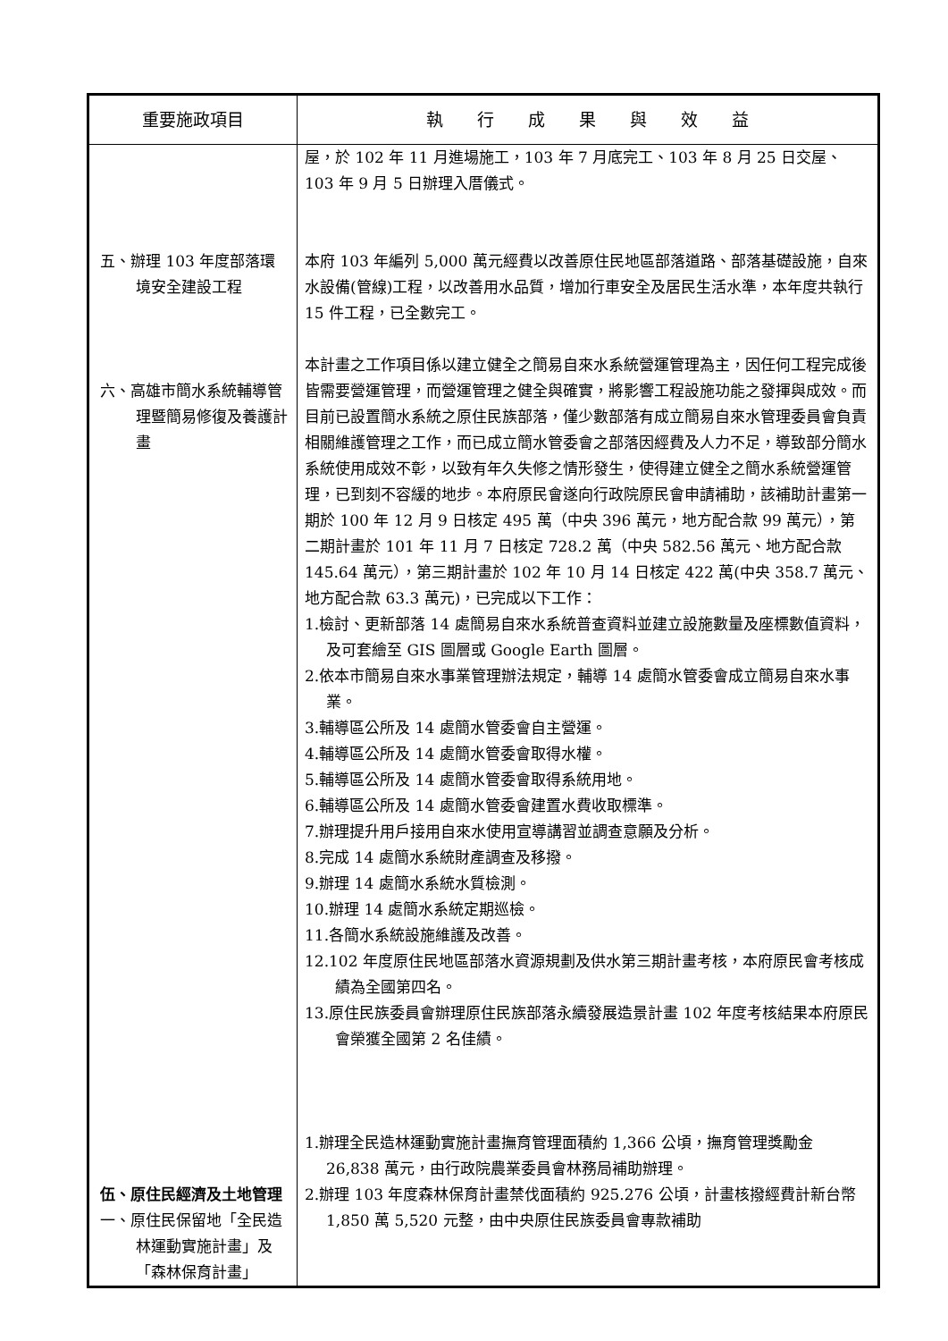| 重要施政項目 | 執 行 成 果 與 效 益 |
| --- | --- |
| 五、辦理 103 年度部落環境安全建設工程 六、高雄市簡水系統輔導管理暨簡易修復及養護計畫 伍、原住民經濟及土地管理 一、原住民保留地「全民造林運動實施計畫」及「森林保育計畫」 | 屋，於 102 年 11 月進場施工，103 年 7 月底完工、103 年 8 月 25 日交屋、103 年 9 月 5 日辦理入厝儀式。 本府 103 年編列 5,000 萬元經費以改善原住民地區部落道路、部落基礎設施，自來水設備(管線)工程，以改善用水品質，增加行車安全及居民生活水準，本年度共執行 15 件工程，已全數完工。 本計畫之工作項目係以建立健全之簡易自來水系統營運管理為主，因任何工程完成後皆需要營運管理，而營運管理之健全與確實，將影響工程設施功能之發揮與成效。而目前已設置簡水系統之原住民族部落，僅少數部落有成立簡易自來水管理委員會負責相關維護管理之工作，而已成立簡水管委會之部落因經費及人力不足，導致部分簡水系統使用成效不彰，以致有年久失修之情形發生，使得建立健全之簡水系統營運管理，已到刻不容緩的地步。本府原民會遂向行政院原民會申請補助，該補助計畫第一期於 100 年 12 月 9 日核定 495 萬（中央 396 萬元，地方配合款 99 萬元），第二期計畫於 101 年 11 月 7 日核定 728.2 萬（中央 582.56 萬元、地方配合款 145.64 萬元），第三期計畫於 102 年 10 月 14 日核定 422 萬(中央 358.7 萬元、地方配合款 63.3 萬元)，已完成以下工作： 1.檢討、更新部落 14 處簡易自來水系統普查資料並建立設施數量及座標數值資料，及可套繪至 GIS 圖層或 Google Earth 圖層。 2.依本市簡易自來水事業管理辦法規定，輔導 14 處簡水管委會成立簡易自來水事業。 3.輔導區公所及 14 處簡水管委會自主營運。 4.輔導區公所及 14 處簡水管委會取得水權。 5.輔導區公所及 14 處簡水管委會取得系統用地。 6.輔導區公所及 14 處簡水管委會建置水費收取標準。 7.辦理提升用戶接用自來水使用宣導講習並調查意願及分析。 8.完成 14 處簡水系統財產調查及移撥。 9.辦理 14 處簡水系統水質檢測。 10.辦理 14 處簡水系統定期巡檢。 11.各簡水系統設施維護及改善。 12.102 年度原住民地區部落水資源規劃及供水第三期計畫考核，本府原民會考核成績為全國第四名。 13.原住民族委員會辦理原住民族部落永續發展造景計畫 102 年度考核結果本府原民會榮獲全國第 2 名佳績。 1.辦理全民造林運動實施計畫撫育管理面積約 1,366 公頃，撫育管理獎勵金 26,838 萬元，由行政院農業委員會林務局補助辦理。 2.辦理 103 年度森林保育計畫禁伐面積約 925.276 公頃，計畫核撥經費計新台幣 1,850 萬 5,520 元整，由中央原住民族委員會專款補助 |